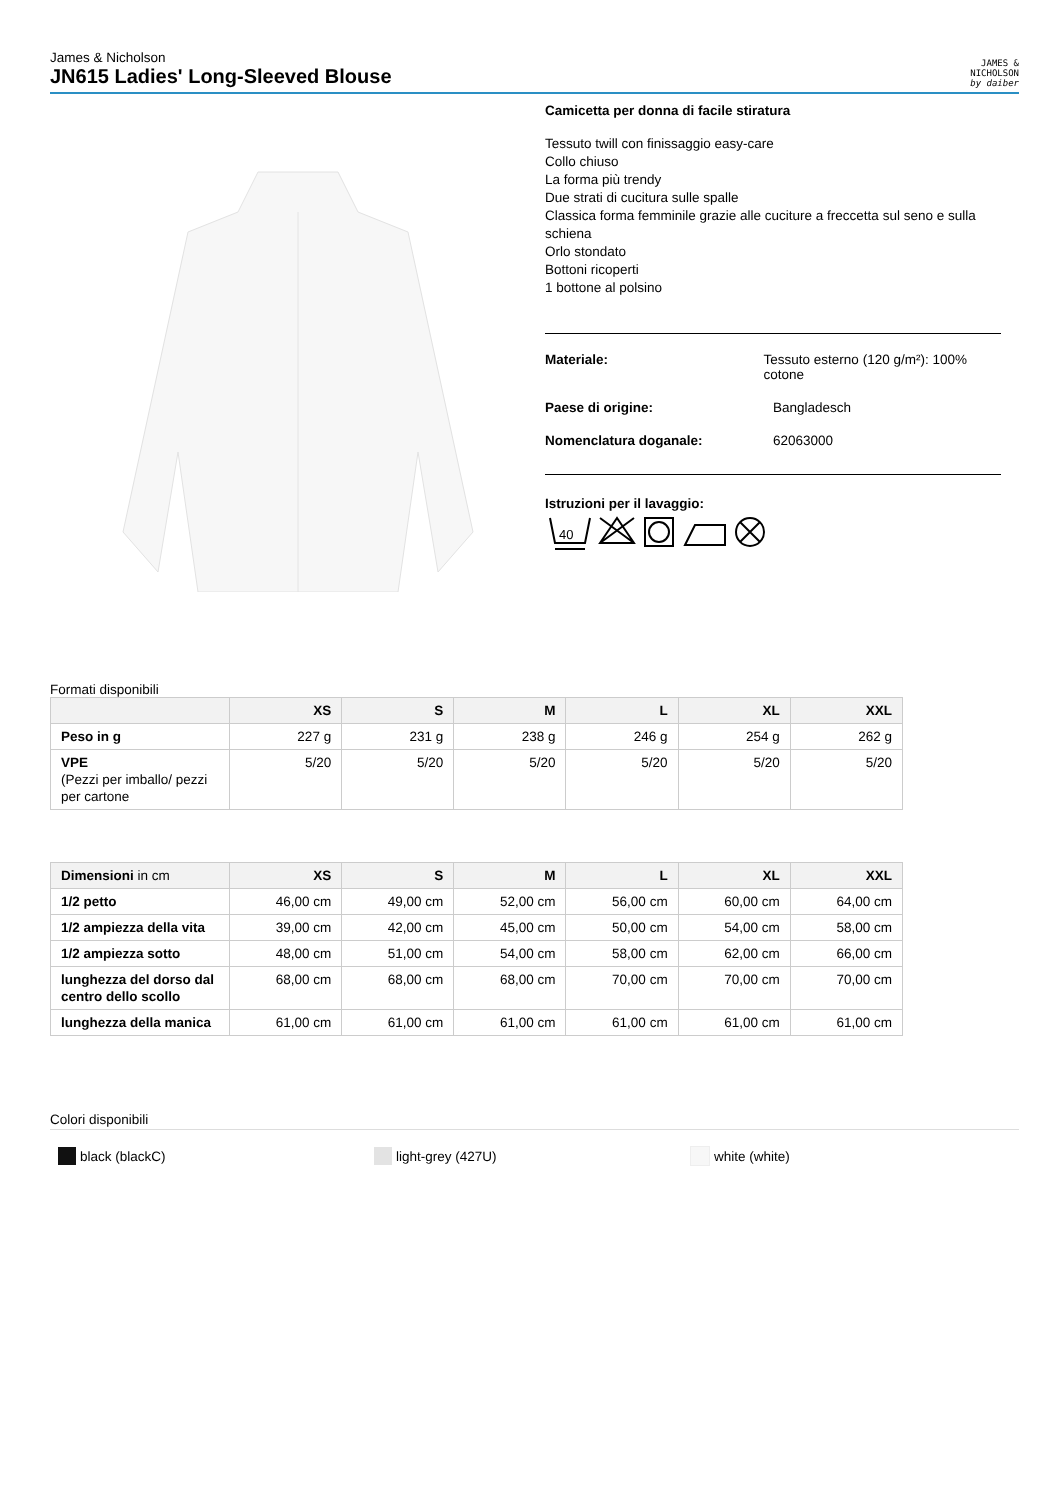James & Nicholson
JN615 Ladies' Long-Sleeved Blouse
JAMES &
NICHOLSON
by daiber
Camicetta per donna di facile stiratura
Tessuto twill con finissaggio easy-care
Collo chiuso
La forma più trendy
Due strati di cucitura sulle spalle
Classica forma femminile grazie alle cuciture a freccetta sul seno e sulla schiena
Orlo stondato
Bottoni ricoperti
1 bottone al polsino
Materiale: Tessuto esterno (120 g/m²): 100% cotone
Paese di origine: Bangladesch
Nomenclatura doganale: 62063000
Istruzioni per il lavaggio:
40
Formati disponibili
| | XS | S | M | L | XL | XXL |
| --- | --- | --- | --- | --- | --- | --- |
| Peso in g | 227 g | 231 g | 238 g | 246 g | 254 g | 262 g |
| VPE (Pezzi per imballo/ pezzi per cartone | 5/20 | 5/20 | 5/20 | 5/20 | 5/20 | 5/20 |
| Dimensioni in cm | XS | S | M | L | XL | XXL |
| --- | --- | --- | --- | --- | --- | --- |
| 1/2 petto | 46,00 cm | 49,00 cm | 52,00 cm | 56,00 cm | 60,00 cm | 64,00 cm |
| 1/2 ampiezza della vita | 39,00 cm | 42,00 cm | 45,00 cm | 50,00 cm | 54,00 cm | 58,00 cm |
| 1/2 ampiezza sotto | 48,00 cm | 51,00 cm | 54,00 cm | 58,00 cm | 62,00 cm | 66,00 cm |
| lunghezza del dorso dal centro dello scollo | 68,00 cm | 68,00 cm | 68,00 cm | 70,00 cm | 70,00 cm | 70,00 cm |
| lunghezza della manica | 61,00 cm | 61,00 cm | 61,00 cm | 61,00 cm | 61,00 cm | 61,00 cm |
Colori disponibili
black (blackC) light-grey (427U) white (white)